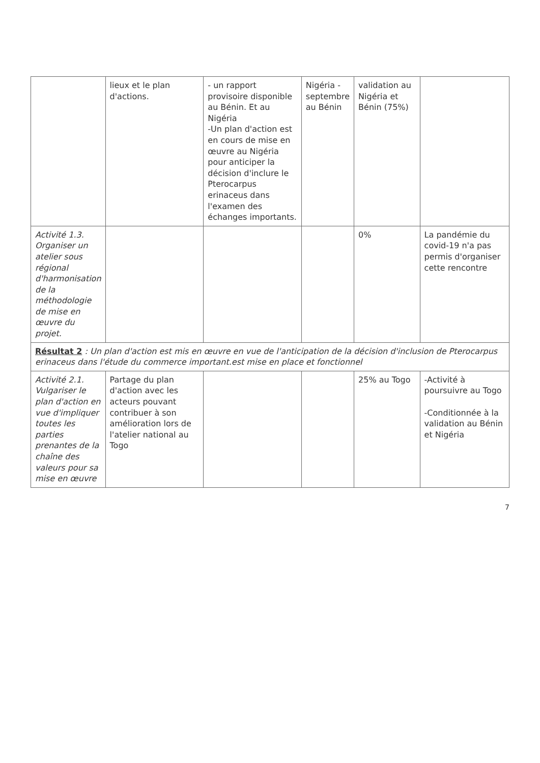| | lieux et le plan d'actions. | - un rapport provisoire disponible au Bénin. Et au Nigéria -Un plan d'action est en cours de mise en œuvre au Nigéria pour anticiper la décision d'inclure le Pterocarpus erinaceus dans l'examen des échanges importants. | Nigéria -septembre au Bénin | validation au Nigéria et Bénin (75%) | |
| Activité 1.3. Organiser un atelier sous régional d'harmonisation de la méthodologie de mise en œuvre du projet. | | | | 0% | La pandémie du covid-19 n'a pas permis d'organiser cette rencontre |
| Résultat 2 : Un plan d'action est mis en œuvre en vue de l'anticipation de la décision d'inclusion de Pterocarpus erinaceus dans l'étude du commerce important.est mise en place et fonctionnel | | | | | |
| Activité 2.1. Vulgariser le plan d'action en vue d'impliquer toutes les parties prenantes de la chaîne des valeurs pour sa mise en œuvre | Partage du plan d'action avec les acteurs pouvant contribuer à son amélioration lors de l'atelier national au Togo | | | 25% au Togo | -Activité à poursuivre au Togo -Conditionnée à la validation au Bénin et Nigéria |
7